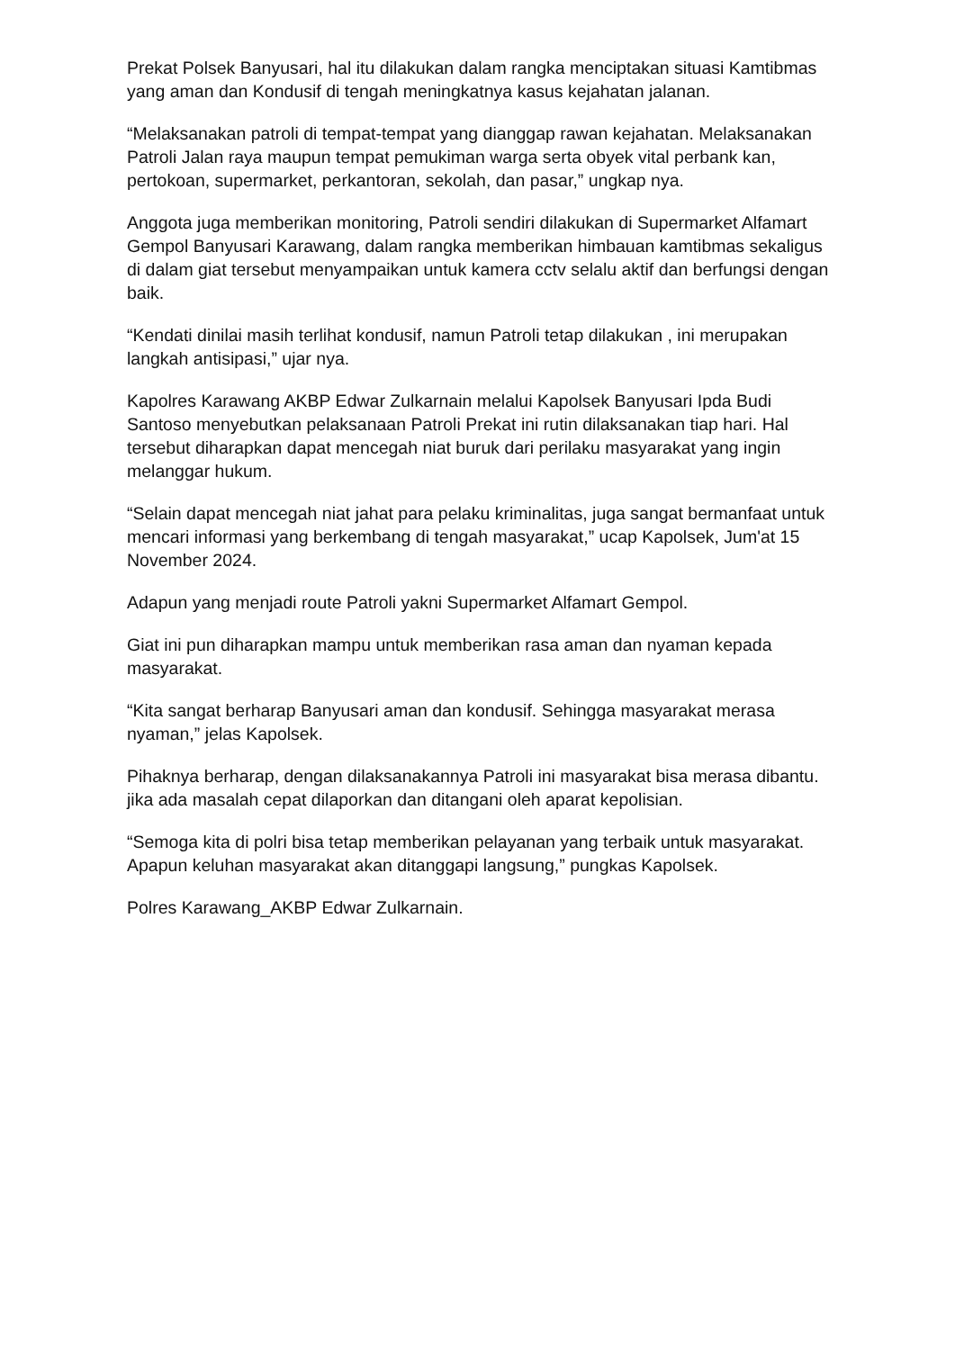Prekat Polsek Banyusari, hal itu dilakukan dalam rangka menciptakan situasi Kamtibmas yang aman dan Kondusif di tengah meningkatnya kasus kejahatan jalanan.
“Melaksanakan patroli di tempat-tempat yang dianggap rawan kejahatan. Melaksanakan Patroli Jalan raya maupun tempat pemukiman warga serta obyek vital perbank kan, pertokoan, supermarket, perkantoran, sekolah, dan pasar,” ungkap nya.
Anggota juga memberikan monitoring, Patroli sendiri dilakukan di Supermarket Alfamart Gempol Banyusari Karawang, dalam rangka memberikan himbauan kamtibmas sekaligus di dalam giat tersebut menyampaikan untuk kamera cctv selalu aktif dan berfungsi dengan baik.
“Kendati dinilai masih terlihat kondusif, namun Patroli tetap dilakukan , ini merupakan langkah antisipasi,” ujar nya.
Kapolres Karawang AKBP Edwar Zulkarnain melalui Kapolsek Banyusari Ipda Budi Santoso menyebutkan pelaksanaan Patroli Prekat ini rutin dilaksanakan tiap hari. Hal tersebut diharapkan dapat mencegah niat buruk dari perilaku masyarakat yang ingin melanggar hukum.
“Selain dapat mencegah niat jahat para pelaku kriminalitas, juga sangat bermanfaat untuk mencari informasi yang berkembang di tengah masyarakat,” ucap Kapolsek, Jum'at 15 November 2024.
Adapun yang menjadi route Patroli yakni Supermarket Alfamart Gempol.
Giat ini pun diharapkan mampu untuk memberikan rasa aman dan nyaman kepada masyarakat.
“Kita sangat berharap Banyusari aman dan kondusif. Sehingga masyarakat merasa nyaman,” jelas Kapolsek.
Pihaknya berharap, dengan dilaksanakannya Patroli ini masyarakat bisa merasa dibantu. jika ada masalah cepat dilaporkan dan ditangani oleh aparat kepolisian.
“Semoga kita di polri bisa tetap memberikan pelayanan yang terbaik untuk masyarakat. Apapun keluhan masyarakat akan ditanggapi langsung,” pungkas Kapolsek.
Polres Karawang_AKBP Edwar Zulkarnain.